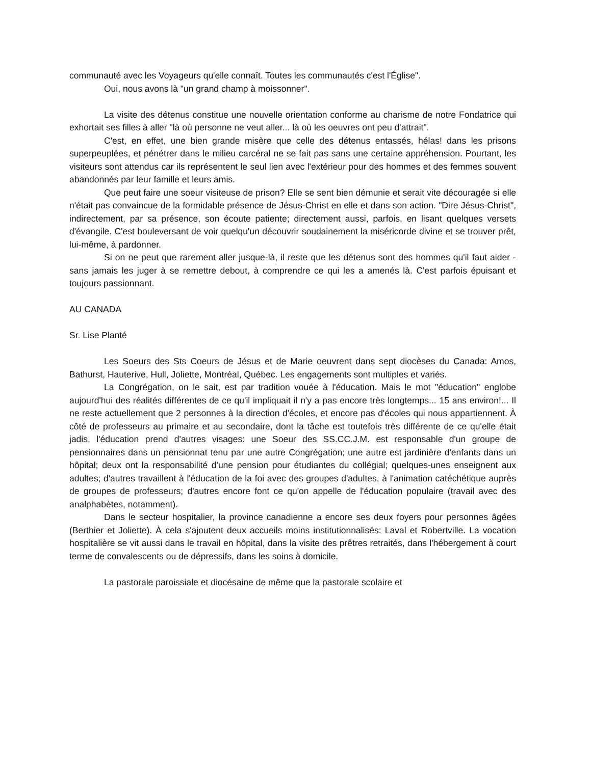communauté avec les Voyageurs qu'elle connaît. Toutes les communautés c'est l'Église".
Oui, nous avons là "un grand champ à moissonner".
La visite des détenus constitue une nouvelle orientation conforme au charisme de notre Fondatrice qui exhortait ses filles à aller "là où personne ne veut aller... là où les oeuvres ont peu d'attrait".
C'est, en effet, une bien grande misère que celle des détenus entassés, hélas! dans les prisons superpeuplées, et pénétrer dans le milieu carcéral ne se fait pas sans une certaine appréhension. Pourtant, les visiteurs sont attendus car ils représentent le seul lien avec l'extérieur pour des hommes et des femmes souvent abandonnés par leur famille et leurs amis.
Que peut faire une soeur visiteuse de prison? Elle se sent bien démunie et serait vite découragée si elle n'était pas convaincue de la formidable présence de Jésus-Christ en elle et dans son action. "Dire Jésus-Christ", indirectement, par sa présence, son écoute patiente; directement aussi, parfois, en lisant quelques versets d'évangile. C'est bouleversant de voir quelqu'un découvrir soudainement la miséricorde divine et se trouver prêt, lui-même, à pardonner.
Si on ne peut que rarement aller jusque-là, il reste que les détenus sont des hommes qu'il faut aider - sans jamais les juger à se remettre debout, à comprendre ce qui les a amenés là. C'est parfois épuisant et toujours passionnant.
AU CANADA
Sr. Lise Planté
Les Soeurs des Sts Coeurs de Jésus et de Marie oeuvrent dans sept diocèses du Canada: Amos, Bathurst, Hauterive, Hull, Joliette, Montréal, Québec. Les engagements sont multiples et variés.
La Congrégation, on le sait, est par tradition vouée à l'éducation. Mais le mot "éducation" englobe aujourd'hui des réalités différentes de ce qu'il impliquait il n'y a pas encore très longtemps... 15 ans environ!... Il ne reste actuellement que 2 personnes à la direction d'écoles, et encore pas d'écoles qui nous appartiennent. À côté de professeurs au primaire et au secondaire, dont la tâche est toutefois très différente de ce qu'elle était jadis, l'éducation prend d'autres visages: une Soeur des SS.CC.J.M. est responsable d'un groupe de pensionnaires dans un pensionnat tenu par une autre Congrégation; une autre est jardinière d'enfants dans un hôpital; deux ont la responsabilité d'une pension pour étudiantes du collégial; quelques-unes enseignent aux adultes; d'autres travaillent à l'éducation de la foi avec des groupes d'adultes, à l'animation catéchétique auprès de groupes de professeurs; d'autres encore font ce qu'on appelle de l'éducation populaire (travail avec des analphabètes, notamment).
Dans le secteur hospitalier, la province canadienne a encore ses deux foyers pour personnes âgées (Berthier et Joliette). À cela s'ajoutent deux accueils moins institutionnalisés: Laval et Robertville. La vocation hospitalière se vit aussi dans le travail en hôpital, dans la visite des prêtres retraités, dans l'hébergement à court terme de convalescents ou de dépressifs, dans les soins à domicile.
La pastorale paroissiale et diocésaine de même que la pastorale scolaire et